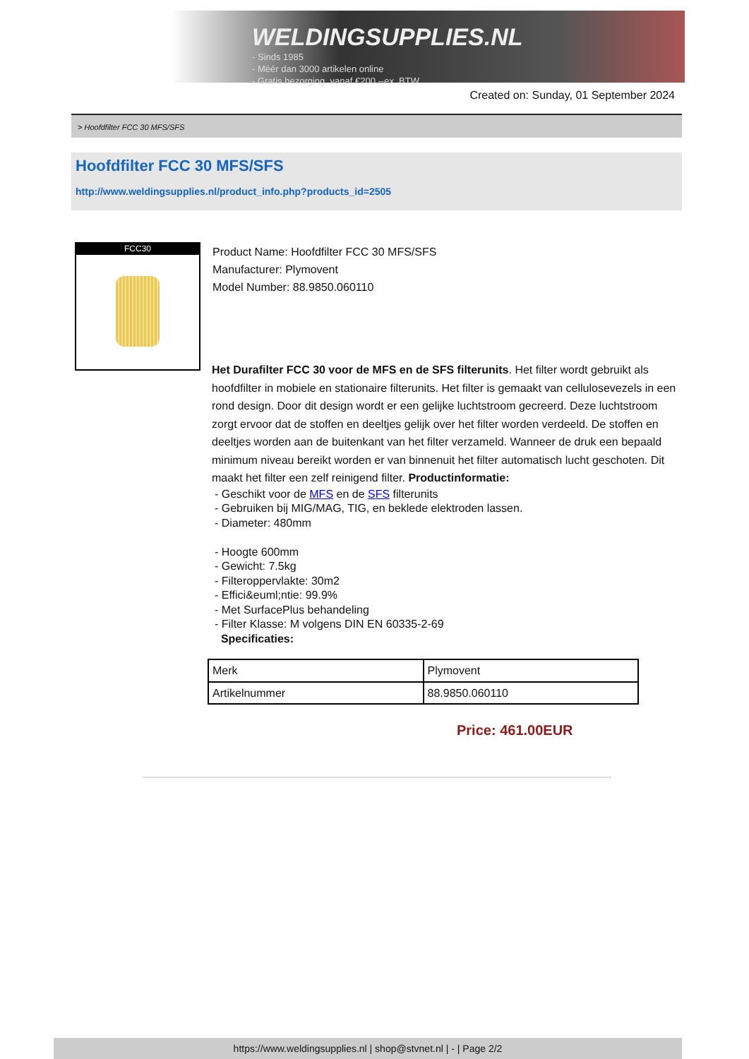WELDINGSUPPLIES.NL
- Sinds 1985
- Méér dan 3000 artikelen online
- Gratis bezorging, vanaf €200,--ex. BTW
Created on: Sunday, 01 September 2024
> Hoofdfilter FCC 30 MFS/SFS
Hoofdfilter FCC 30 MFS/SFS
http://www.weldingsupplies.nl/product_info.php?products_id=2505
FCC30
Product Name: Hoofdfilter FCC 30 MFS/SFS
Manufacturer: Plymovent
Model Number: 88.9850.060110
Het Durafilter FCC 30 voor de MFS en de SFS filterunits. Het filter wordt gebruikt als hoofdfilter in mobiele en stationaire filterunits. Het filter is gemaakt van cellulosevezels in een rond design. Door dit design wordt er een gelijke luchtstroom gecreerd. Deze luchtstroom zorgt ervoor dat de stoffen en deeltjes gelijk over het filter worden verdeeld. De stoffen en deeltjes worden aan de buitenkant van het filter verzameld. Wanneer de druk een bepaald minimum niveau bereikt worden er van binnenuit het filter automatisch lucht geschoten. Dit maakt het filter een zelf reinigend filter. Productinformatie:
- Geschikt voor de MFS en de SFS filterunits
- Gebruiken bij MIG/MAG, TIG, en beklede elektroden lassen.
- Diameter: 480mm
- Hoogte 600mm
- Gewicht: 7.5kg
- Filteroppervlakte: 30m2
- Effici&euml;ntie: 99.9%
- Met SurfacePlus behandeling
- Filter Klasse: M volgens DIN EN 60335-2-69
Specificaties:
| Merk | Plymovent |
| Artikelnummer | 88.9850.060110 |
Price: 461.00EUR
https://www.weldingsupplies.nl | shop@stvnet.nl | - | Page 2/2